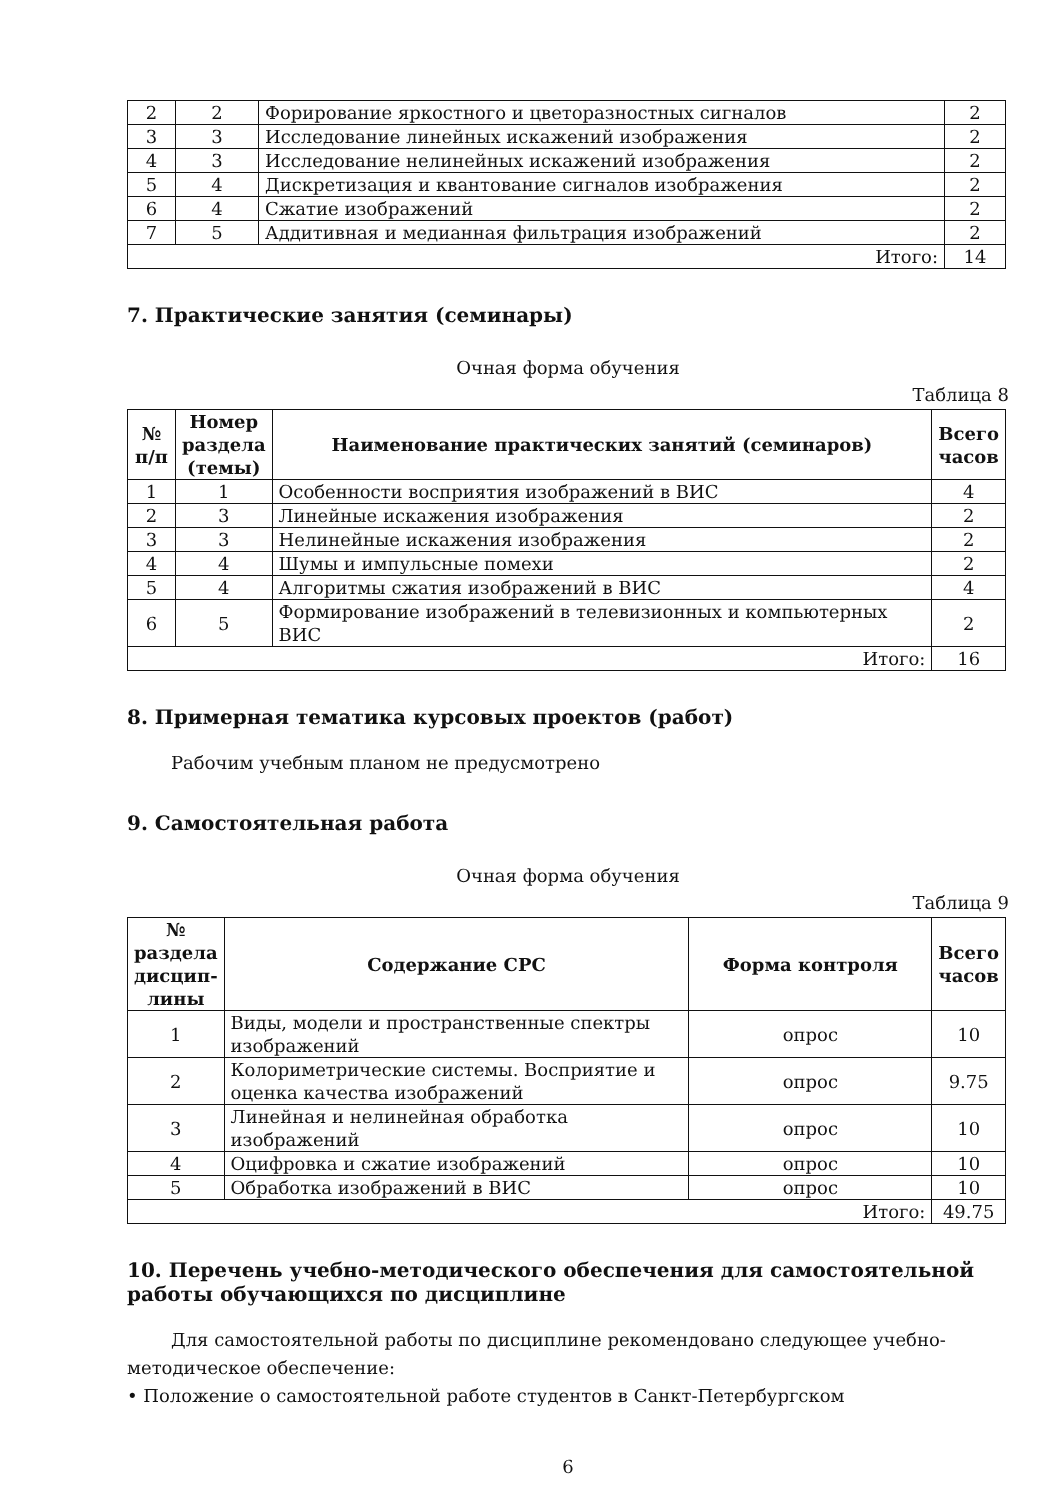| 2 | 2 | Форирование яркостного и цветоразностных сигналов | 2 |
| 3 | 3 | Исследование линейных искажений изображения | 2 |
| 4 | 3 | Исследование нелинейных искажений изображения | 2 |
| 5 | 4 | Дискретизация и квантование сигналов изображения | 2 |
| 6 | 4 | Сжатие изображений | 2 |
| 7 | 5 | Аддитивная и медианная фильтрация изображений | 2 |
| Итого: | | | 14 |
7. Практические занятия (семинары)
Очная форма обучения
Таблица 8
| № п/п | Номер раздела (темы) | Наименование практических занятий (семинаров) | Всего часов |
| --- | --- | --- | --- |
| 1 | 1 | Особенности восприятия изображений в ВИС | 4 |
| 2 | 3 | Линейные искажения изображения | 2 |
| 3 | 3 | Нелинейные искажения изображения | 2 |
| 4 | 4 | Шумы и импульсные помехи | 2 |
| 5 | 4 | Алгоритмы сжатия изображений в ВИС | 4 |
| 6 | 5 | Формирование изображений в телевизионных и компьютерных ВИС | 2 |
| Итого: | | | 16 |
8. Примерная тематика курсовых проектов (работ)
Рабочим учебным планом не предусмотрено
9. Самостоятельная работа
Очная форма обучения
Таблица 9
| № раздела дисцип-лины | Содержание СРС | Форма контроля | Всего часов |
| --- | --- | --- | --- |
| 1 | Виды, модели и пространственные спектры изображений | опрос | 10 |
| 2 | Колориметрические системы. Восприятие и оценка качества изображений | опрос | 9.75 |
| 3 | Линейная и нелинейная обработка изображений | опрос | 10 |
| 4 | Оцифровка и сжатие изображений | опрос | 10 |
| 5 | Обработка изображений в ВИС | опрос | 10 |
| Итого: | | | 49.75 |
10. Перечень учебно-методического обеспечения для самостоятельной работы обучающихся по дисциплине
Для самостоятельной работы по дисциплине рекомендовано следующее учебно-методическое обеспечение:
• Положение о самостоятельной работе студентов в Санкт-Петербургском
6